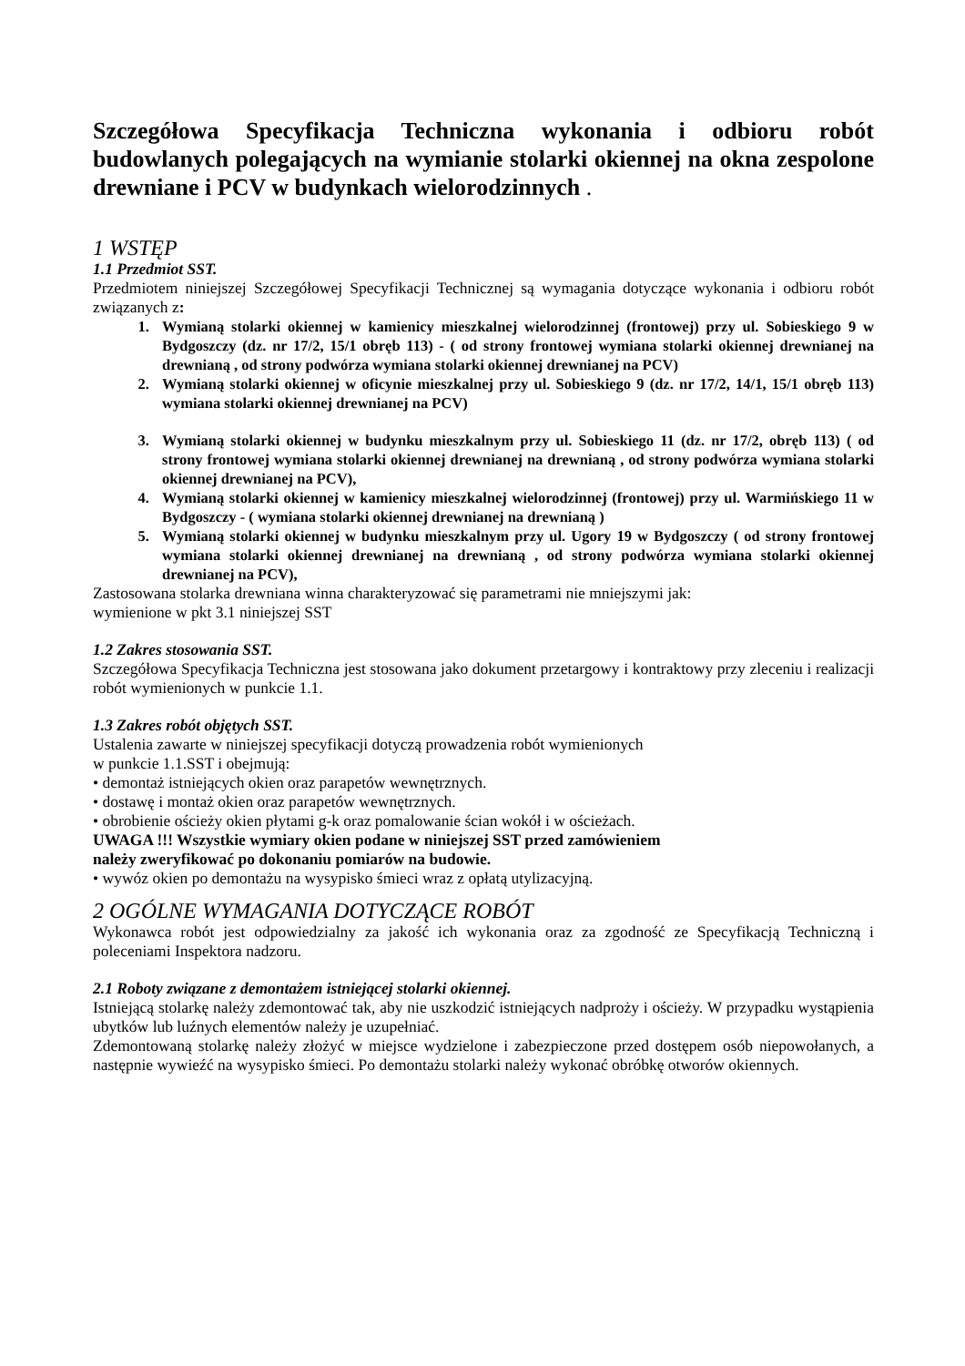Szczegółowa Specyfikacja Techniczna wykonania i odbioru robót budowlanych polegających na wymianie stolarki okiennej na okna zespolone drewniane i PCV w budynkach wielorodzinnych .
1 WSTĘP
1.1 Przedmiot SST.
Przedmiotem niniejszej Szczegółowej Specyfikacji Technicznej są wymagania dotyczące wykonania i odbioru robót związanych z:
1. Wymianą stolarki okiennej w kamienicy mieszkalnej wielorodzinnej (frontowej) przy ul. Sobieskiego 9 w Bydgoszczy (dz. nr 17/2, 15/1 obręb 113) - ( od strony frontowej wymiana stolarki okiennej drewnianej na drewnianą , od strony podwórza wymiana stolarki okiennej drewnianej na PCV)
2. Wymianą stolarki okiennej w oficynie mieszkalnej przy ul. Sobieskiego 9 (dz. nr 17/2, 14/1, 15/1 obręb 113) wymiana stolarki okiennej drewnianej na PCV)
3. Wymianą stolarki okiennej w budynku mieszkalnym przy ul. Sobieskiego 11 (dz. nr 17/2, obręb 113) ( od strony frontowej wymiana stolarki okiennej drewnianej na drewnianą , od strony podwórza wymiana stolarki okiennej drewnianej na PCV),
4. Wymianą stolarki okiennej w kamienicy mieszkalnej wielorodzinnej (frontowej) przy ul. Warmińskiego 11 w Bydgoszczy - ( wymiana stolarki okiennej drewnianej na drewnianą )
5. Wymianą stolarki okiennej w budynku mieszkalnym przy ul. Ugory 19 w Bydgoszczy ( od strony frontowej wymiana stolarki okiennej drewnianej na drewnianą , od strony podwórza wymiana stolarki okiennej drewnianej na PCV),
Zastosowana stolarka drewniana winna charakteryzować się parametrami nie mniejszymi jak:
wymienione w pkt 3.1 niniejszej SST
1.2 Zakres stosowania SST.
Szczegółowa Specyfikacja Techniczna jest stosowana jako dokument przetargowy i kontraktowy przy zleceniu i realizacji robót wymienionych w punkcie 1.1.
1.3 Zakres robót objętych SST.
Ustalenia zawarte w niniejszej specyfikacji dotyczą prowadzenia robót wymienionych
w punkcie 1.1.SST i obejmują:
• demontaż istniejących okien oraz parapetów wewnętrznych.
• dostawę i montaż okien oraz parapetów wewnętrznych.
• obrobienie ościeży okien płytami g-k oraz pomalowanie ścian wokół i w ościeżach.
UWAGA !!! Wszystkie wymiary okien podane w niniejszej SST przed zamówieniem
należy zweryfikować po dokonaniu pomiarów na budowie.
• wywóz okien po demontażu na wysypisko śmieci wraz z opłatą utylizacyjną.
2 OGÓLNE WYMAGANIA DOTYCZĄCE ROBÓT
Wykonawca robót jest odpowiedzialny za jakość ich wykonania oraz za zgodność ze Specyfikacją Techniczną i poleceniami Inspektora nadzoru.
2.1 Roboty związane z demontażem istniejącej stolarki okiennej.
Istniejącą stolarkę należy zdemontować tak, aby nie uszkodzić istniejących nadproży i ościeży. W przypadku wystąpienia ubytków lub luźnych elementów należy je uzupełniać.
Zdemontowaną stolarkę należy złożyć w miejsce wydzielone i zabezpieczone przed dostępem osób niepowołanych, a następnie wywieźć na wysypisko śmieci. Po demontażu stolarki należy wykonać obróbkę otworów okiennych.